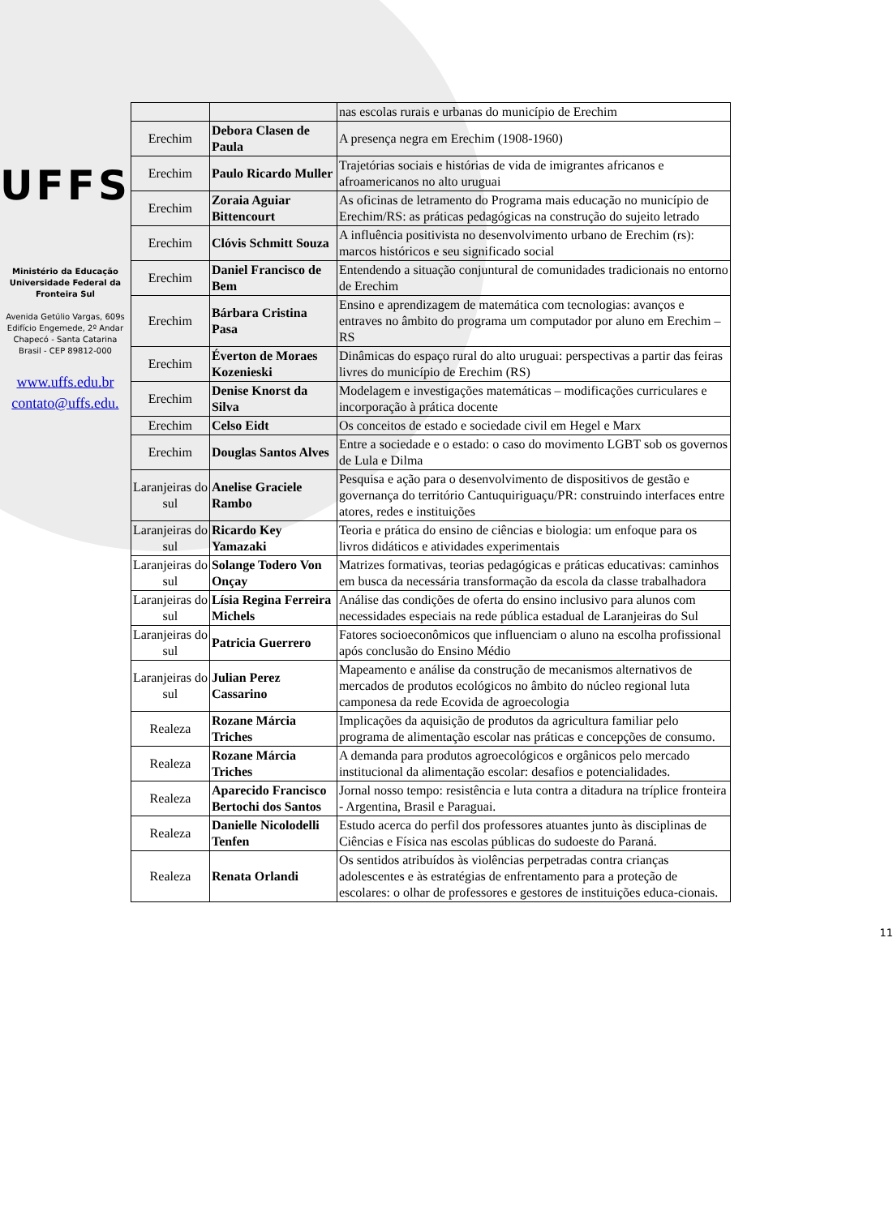UFFS
Ministério da Educação
Universidade Federal da
Fronteira Sul
Avenida Getúlio Vargas, 609s
Edifício Engemede, 2º Andar
Chapecó - Santa Catarina
Brasil - CEP 89812-000
www.uffs.edu.br
contato@uffs.edu.
| | | nas escolas rurais e urbanas do município de Erechim |
| Erechim | Debora Clasen de Paula | A presença negra em Erechim (1908-1960) |
| Erechim | Paulo Ricardo Muller | Trajetórias sociais e histórias de vida de imigrantes africanos e afroamericanos no alto uruguai |
| Erechim | Zoraia Aguiar Bittencourt | As oficinas de letramento do Programa mais educação no município de Erechim/RS: as práticas pedagógicas na construção do sujeito letrado |
| Erechim | Clóvis Schmitt Souza | A influência positivista no desenvolvimento urbano de Erechim (rs): marcos históricos e seu significado social |
| Erechim | Daniel Francisco de Bem | Entendendo a situação conjuntural de comunidades tradicionais no entorno de Erechim |
| Erechim | Bárbara Cristina Pasa | Ensino e aprendizagem de matemática com tecnologias: avanços e entraves no âmbito do programa um computador por aluno em Erechim – RS |
| Erechim | Éverton de Moraes Kozenieski | Dinâmicas do espaço rural do alto uruguai: perspectivas a partir das feiras livres do município de Erechim (RS) |
| Erechim | Denise Knorst da Silva | Modelagem e investigações matemáticas – modificações curriculares e incorporação à prática docente |
| Erechim | Celso Eidt | Os conceitos de estado e sociedade civil em Hegel e Marx |
| Erechim | Douglas Santos Alves | Entre a sociedade e o estado: o caso do movimento LGBT sob os governos de Lula e Dilma |
| Laranjeiras do sul | Anelise Graciele Rambo | Pesquisa e ação para o desenvolvimento de dispositivos de gestão e governança do território Cantuquiriguaçu/PR: construindo interfaces entre atores, redes e instituições |
| Laranjeiras do sul | Ricardo Key Yamazaki | Teoria e prática do ensino de ciências e biologia: um enfoque para os livros didáticos e atividades experimentais |
| Laranjeiras do sul | Solange Todero Von Onçay | Matrizes formativas, teorias pedagógicas e práticas educativas: caminhos em busca da necessária transformação da escola da classe trabalhadora |
| Laranjeiras do sul | Lísia Regina Ferreira Michels | Análise das condições de oferta do ensino inclusivo para alunos com necessidades especiais na rede pública estadual de Laranjeiras do Sul |
| Laranjeiras do sul | Patricia Guerrero | Fatores socioeconômicos que influenciam o aluno na escolha profissional após conclusão do Ensino Médio |
| Laranjeiras do sul | Julian Perez Cassarino | Mapeamento e análise da construção de mecanismos alternativos de mercados de produtos ecológicos no âmbito do núcleo regional luta camponesa da rede Ecovida de agroecologia |
| Realeza | Rozane Márcia Triches | Implicações da aquisição de produtos da agricultura familiar pelo programa de alimentação escolar nas práticas e concepções de consumo. |
| Realeza | Rozane Márcia Triches | A demanda para produtos agroecológicos e orgânicos pelo mercado institucional da alimentação escolar: desafios e potencialidades. |
| Realeza | Aparecido Francisco Bertochi dos Santos | Jornal nosso tempo: resistência e luta contra a ditadura na tríplice fronteira - Argentina, Brasil e Paraguai. |
| Realeza | Danielle Nicolodelli Tenfen | Estudo acerca do perfil dos professores atuantes junto às disciplinas de Ciências e Física nas escolas públicas do sudoeste do Paraná. |
| Realeza | Renata Orlandi | Os sentidos atribuídos às violências perpetradas contra crianças adolescentes e às estratégias de enfrentamento para a proteção de escolares: o olhar de professores e gestores de instituições educa-cionais. |
11